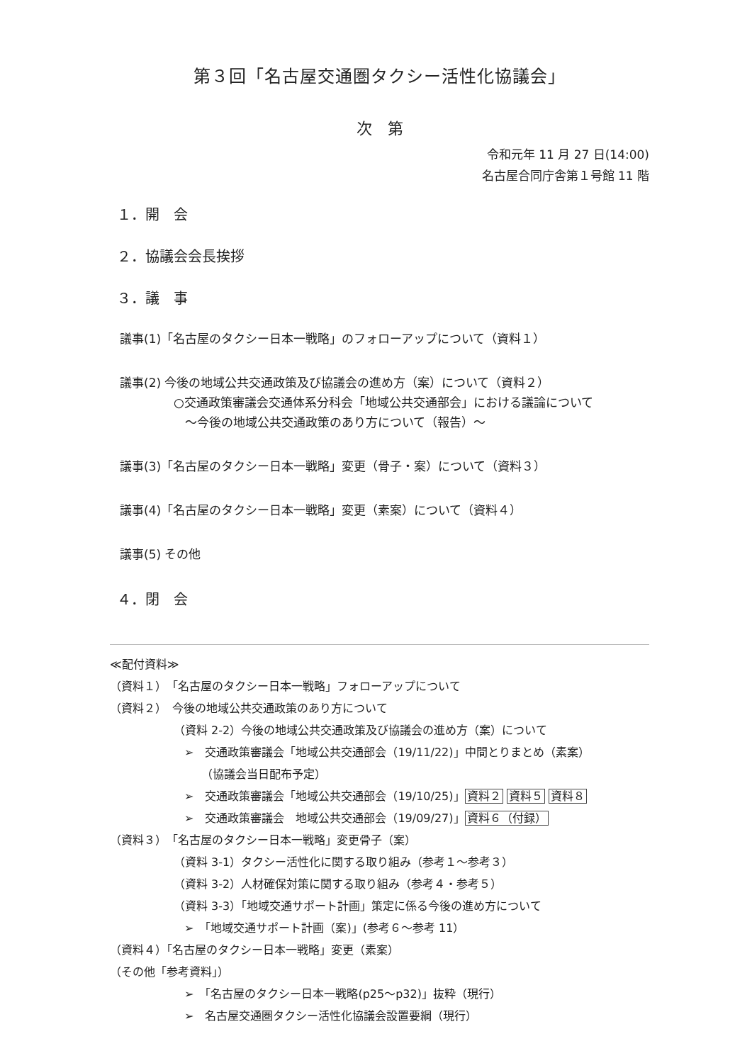第３回「名古屋交通圏タクシー活性化協議会」
次　第
令和元年 11 月 27 日(14:00)
名古屋合同庁舎第１号館 11 階
１．開　会
２．協議会会長挨拶
３．議　事
議事(1)「名古屋のタクシー日本一戦略」のフォローアップについて（資料１）
議事(2) 今後の地域公共交通政策及び協議会の進め方（案）について（資料２）
○交通政策審議会交通体系分科会「地域公共交通部会」における議論について
～今後の地域公共交通政策のあり方について（報告）～
議事(3)「名古屋のタクシー日本一戦略」変更（骨子・案）について（資料３）
議事(4)「名古屋のタクシー日本一戦略」変更（素案）について（資料４）
議事(5) その他
４．閉　会
≪配付資料≫
（資料１）　「名古屋のタクシー日本一戦略」フォローアップについて
（資料２）　今後の地域公共交通政策のあり方について
（資料 2-2）今後の地域公共交通政策及び協議会の進め方（案）について
➢　交通政策審議会「地域公共交通部会（19/11/22)」中間とりまとめ（素案）
　　（協議会当日配布予定）
➢　交通政策審議会「地域公共交通部会（19/10/25)」資料２ 資料５ 資料８
➢　交通政策審議会　地域公共交通部会（19/09/27)」資料６（付録）
（資料３）　「名古屋のタクシー日本一戦略」変更骨子（案）
（資料 3-1）タクシー活性化に関する取り組み（参考１～参考３）
（資料 3-2）人材確保対策に関する取り組み（参考４・参考５）
（資料 3-3）「地域交通サポート計画」策定に係る今後の進め方について
➢　「地域交通サポート計画（案)」(参考６～参考 11）
（資料４）「名古屋のタクシー日本一戦略」変更（素案）
（その他「参考資料」）
➢　「名古屋のタクシー日本一戦略(p25～p32)」抜粋（現行）
➢　名古屋交通圏タクシー活性化協議会設置要綱（現行）